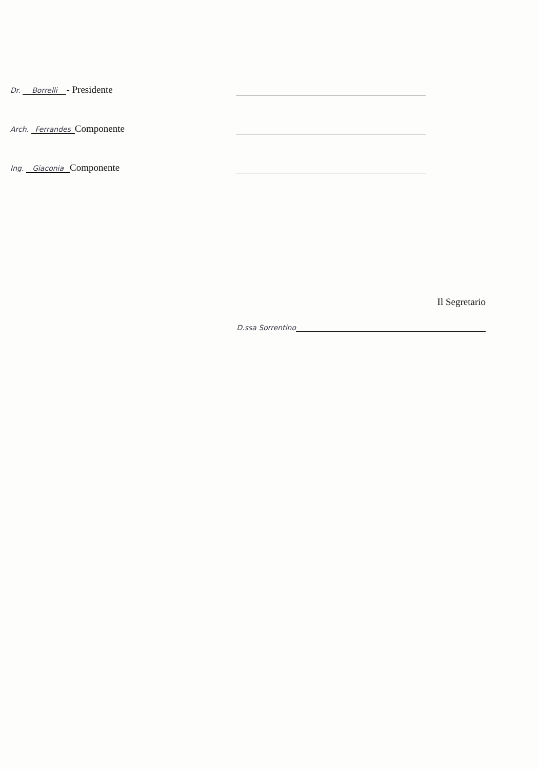Dr. Borrelli - Presidente
Arch. Ferrandes Componente
Ing. Giaconia Componente
Il Segretario
D.ssa Sorrentino